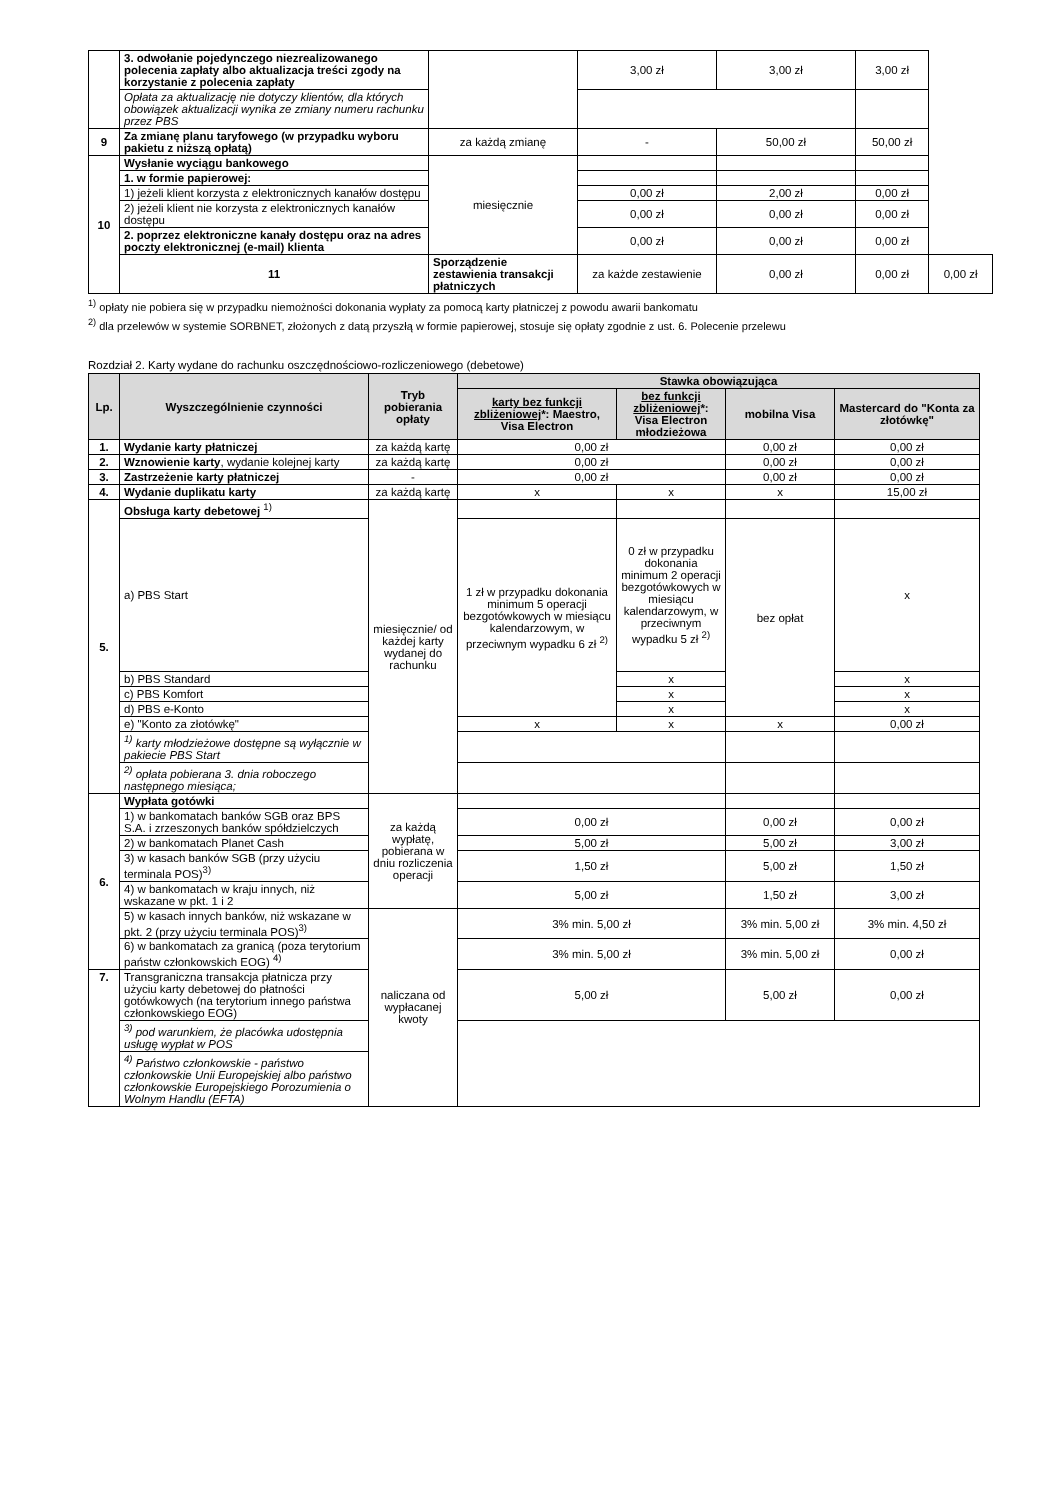| | 3. odwołanie pojedynczego niezrealizowanego polecenia zapłaty albo aktualizacja treści zgody na korzystanie z polecenia zapłaty | | 3,00 zł | 3,00 zł | 3,00 zł | |
| | Opłata za aktualizację nie dotyczy klientów, dla których obowiązek aktualizacji wynika ze zmiany numeru rachunku przez PBS | | | | | |
| 9 | Za zmianę planu taryfowego (w przypadku wyboru pakietu z niższą opłatą) | za każdą zmianę | - | 50,00 zł | 50,00 zł | |
| 10 | Wysłanie wyciągu bankowego | miesięcznie | | | | |
| | 1. w formie papierowej: | | | | | |
| | 1) jeżeli klient korzysta z elektronicznych kanałów dostępu | | 0,00 zł | 2,00 zł | 0,00 zł | |
| | 2) jeżeli klient nie korzysta z elektronicznych kanałów dostępu | | 0,00 zł | 0,00 zł | 0,00 zł | |
| | 2. poprzez elektroniczne kanały dostępu oraz na adres poczty elektronicznej (e-mail) klienta | | 0,00 zł | 0,00 zł | 0,00 zł | |
| | 11 | Sporządzenie zestawienia transakcji płatniczych | za każde zestawienie | 0,00 zł | 0,00 zł | 0,00 zł |
<sup>1)</sup> opłaty nie pobiera się w przypadku niemożności dokonania wypłaty za pomocą karty płatniczej z powodu awarii bankomatu
<sup>2)</sup> dla przelewów w systemie SORBNET, złożonych z datą przyszłą w formie papierowej, stosuje się opłaty zgodnie z ust. 6. Polecenie przelewu
Rozdział 2. Karty wydane do rachunku oszczędnościowo-rozliczeniowego (debetowe)
| Lp. | Wyszczególnienie czynności | Tryb pobierania opłaty | Stawka obowiązująca | | | |
| --- | --- | --- | --- | --- | --- | --- |
| | | | karty bez funkcji zbliżeniowej *: Maestro, Visa Electron | bez funkcji zbliżeniowej *: Visa Electron młodzieżowa | mobilna Visa | Mastercard do "Konta za złotówkę" |
| 1. | Wydanie karty płatniczej | za każdą kartę | 0,00 zł | | 0,00 zł | 0,00 zł |
| 2. | Wznowienie karty , wydanie kolejnej karty | za każdą kartę | 0,00 zł | | 0,00 zł | 0,00 zł |
| 3. | Zastrzeżenie karty płatniczej | - | 0,00 zł | | 0,00 zł | 0,00 zł |
| 4. | Wydanie duplikatu karty | za każdą kartę | x | x | x | 15,00 zł |
| 5. | Obsługa karty debetowej <sup>1)</sup> | miesięcznie/ od każdej karty wydanej do rachunku | | | | |
| | a) PBS Start | | 1 zł w przypadku dokonania minimum 5 operacji bezgotówkowych w miesiącu kalendarzowym, w przeciwnym wypadku 6 zł <sup>2)</sup> | 0 zł w przypadku dokonania minimum 2 operacji bezgotówkowych w miesiącu kalendarzowym, w przeciwnym wypadku 5 zł <sup>2)</sup> | bez opłat | x |
| | b) PBS Standard | | | x | | x |
| | c) PBS Komfort | | | x | | x |
| | d) PBS e-Konto | | | x | | x |
| | e) "Konto za złotówkę" | | x | x | x | 0,00 zł |
| | <sup>1)</sup> karty młodzieżowe dostępne są wyłącznie w pakiecie PBS Start | | | | | |
| | <sup>2)</sup> opłata pobierana 3. dnia roboczego następnego miesiąca; | | | | | |
| 6. | Wypłata gotówki | za każdą wypłatę, pobierana w dniu rozliczenia operacji | | | | |
| | 1) w bankomatach banków SGB oraz BPS S.A. i zrzeszonych banków spółdzielczych | | 0,00 zł | | 0,00 zł | 0,00 zł |
| | 2) w bankomatach Planet Cash | | 5,00 zł | | 5,00 zł | 3,00 zł |
| | 3) w kasach banków SGB (przy użyciu terminala POS)<sup>3)</sup> | | 1,50 zł | | 5,00 zł | 1,50 zł |
| | 4) w bankomatach w kraju innych, niż wskazane w pkt. 1 i 2 | | 5,00 zł | | 1,50 zł | 3,00 zł |
| | 5) w kasach innych banków, niż wskazane w pkt. 2 (przy użyciu terminala POS)<sup>3)</sup> | naliczana od wypłacanej kwoty | 3% min. 5,00 zł | | 3% min. 5,00 zł | 3% min. 4,50 zł |
| | 6) w bankomatach za granicą (poza terytorium państw członkowskich EOG) <sup>4)</sup> | | 3% min. 5,00 zł | | 3% min. 5,00 zł | 0,00 zł |
| 7. | Transgraniczna transakcja płatnicza przy użyciu karty debetowej do płatności gotówkowych (na terytorium innego państwa członkowskiego EOG) | | 5,00 zł | | 5,00 zł | 0,00 zł |
| | <sup>3)</sup> pod warunkiem, że placówka udostępnia usługę wypłat w POS | | | | | |
| | <sup>4)</sup> Państwo członkowskie - państwo członkowskie Unii Europejskiej albo państwo członkowskie Europejskiego Porozumienia o Wolnym Handlu (EFTA) | | | | | |